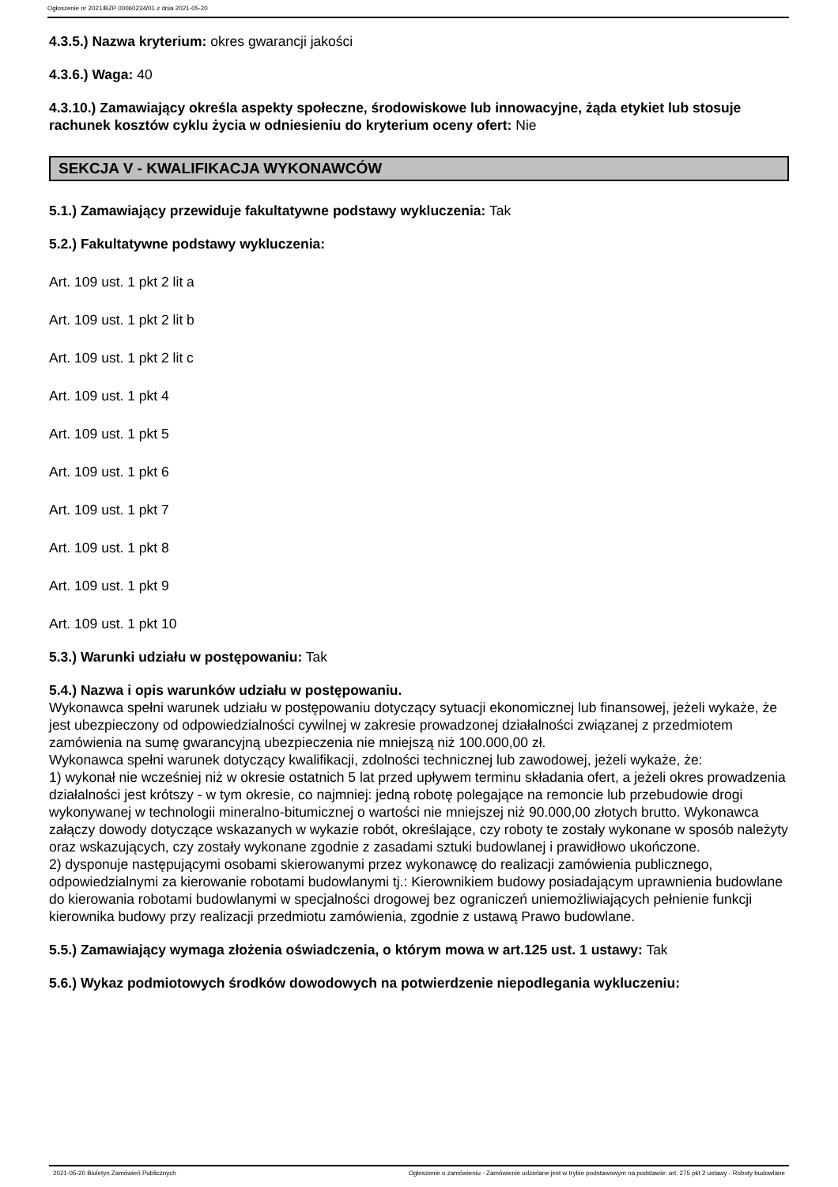Ogłoszenie nr 2021/BZP 00060234/01 z dnia 2021-05-20
4.3.5.) Nazwa kryterium: okres gwarancji jakości
4.3.6.) Waga: 40
4.3.10.) Zamawiający określa aspekty społeczne, środowiskowe lub innowacyjne, żąda etykiet lub stosuje rachunek kosztów cyklu życia w odniesieniu do kryterium oceny ofert: Nie
SEKCJA V - KWALIFIKACJA WYKONAWCÓW
5.1.) Zamawiający przewiduje fakultatywne podstawy wykluczenia: Tak
5.2.) Fakultatywne podstawy wykluczenia:
Art. 109 ust. 1 pkt 2 lit a
Art. 109 ust. 1 pkt 2 lit b
Art. 109 ust. 1 pkt 2 lit c
Art. 109 ust. 1 pkt 4
Art. 109 ust. 1 pkt 5
Art. 109 ust. 1 pkt 6
Art. 109 ust. 1 pkt 7
Art. 109 ust. 1 pkt 8
Art. 109 ust. 1 pkt 9
Art. 109 ust. 1 pkt 10
5.3.) Warunki udziału w postępowaniu: Tak
5.4.) Nazwa i opis warunków udziału w postępowaniu.
Wykonawca spełni warunek udziału w postępowaniu dotyczący sytuacji ekonomicznej lub finansowej, jeżeli wykaże, że jest ubezpieczony od odpowiedzialności cywilnej w zakresie prowadzonej działalności związanej z przedmiotem zamówienia na sumę gwarancyjną ubezpieczenia nie mniejszą niż 100.000,00 zł.
Wykonawca spełni warunek dotyczący kwalifikacji, zdolności technicznej lub zawodowej, jeżeli wykaże, że:
1) wykonał nie wcześniej niż w okresie ostatnich 5 lat przed upływem terminu składania ofert, a jeżeli okres prowadzenia działalności jest krótszy - w tym okresie, co najmniej: jedną robotę polegające na remoncie lub przebudowie drogi wykonywanej w technologii mineralno-bitumicznej o wartości nie mniejszej niż 90.000,00 złotych brutto. Wykonawca załączy dowody dotyczące wskazanych w wykazie robót, określające, czy roboty te zostały wykonane w sposób należyty oraz wskazujących, czy zostały wykonane zgodnie z zasadami sztuki budowlanej i prawidłowo ukończone.
2) dysponuje następującymi osobami skierowanymi przez wykonawcę do realizacji zamówienia publicznego, odpowiedzialnymi za kierowanie robotami budowlanymi tj.: Kierownikiem budowy posiadającym uprawnienia budowlane do kierowania robotami budowlanymi w specjalności drogowej bez ograniczeń uniemożliwiających pełnienie funkcji kierownika budowy przy realizacji przedmiotu zamówienia, zgodnie z ustawą Prawo budowlane.
5.5.) Zamawiający wymaga złożenia oświadczenia, o którym mowa w art.125 ust. 1 ustawy: Tak
5.6.) Wykaz podmiotowych środków dowodowych na potwierdzenie niepodlegania wykluczeniu:
2021-05-20 Biuletyn Zamówień Publicznych Ogłoszenie o zamówieniu - Zamówienie udzielane jest w trybie podstawowym na podstawie: art. 275 pkt 2 ustawy - Roboty budowlane